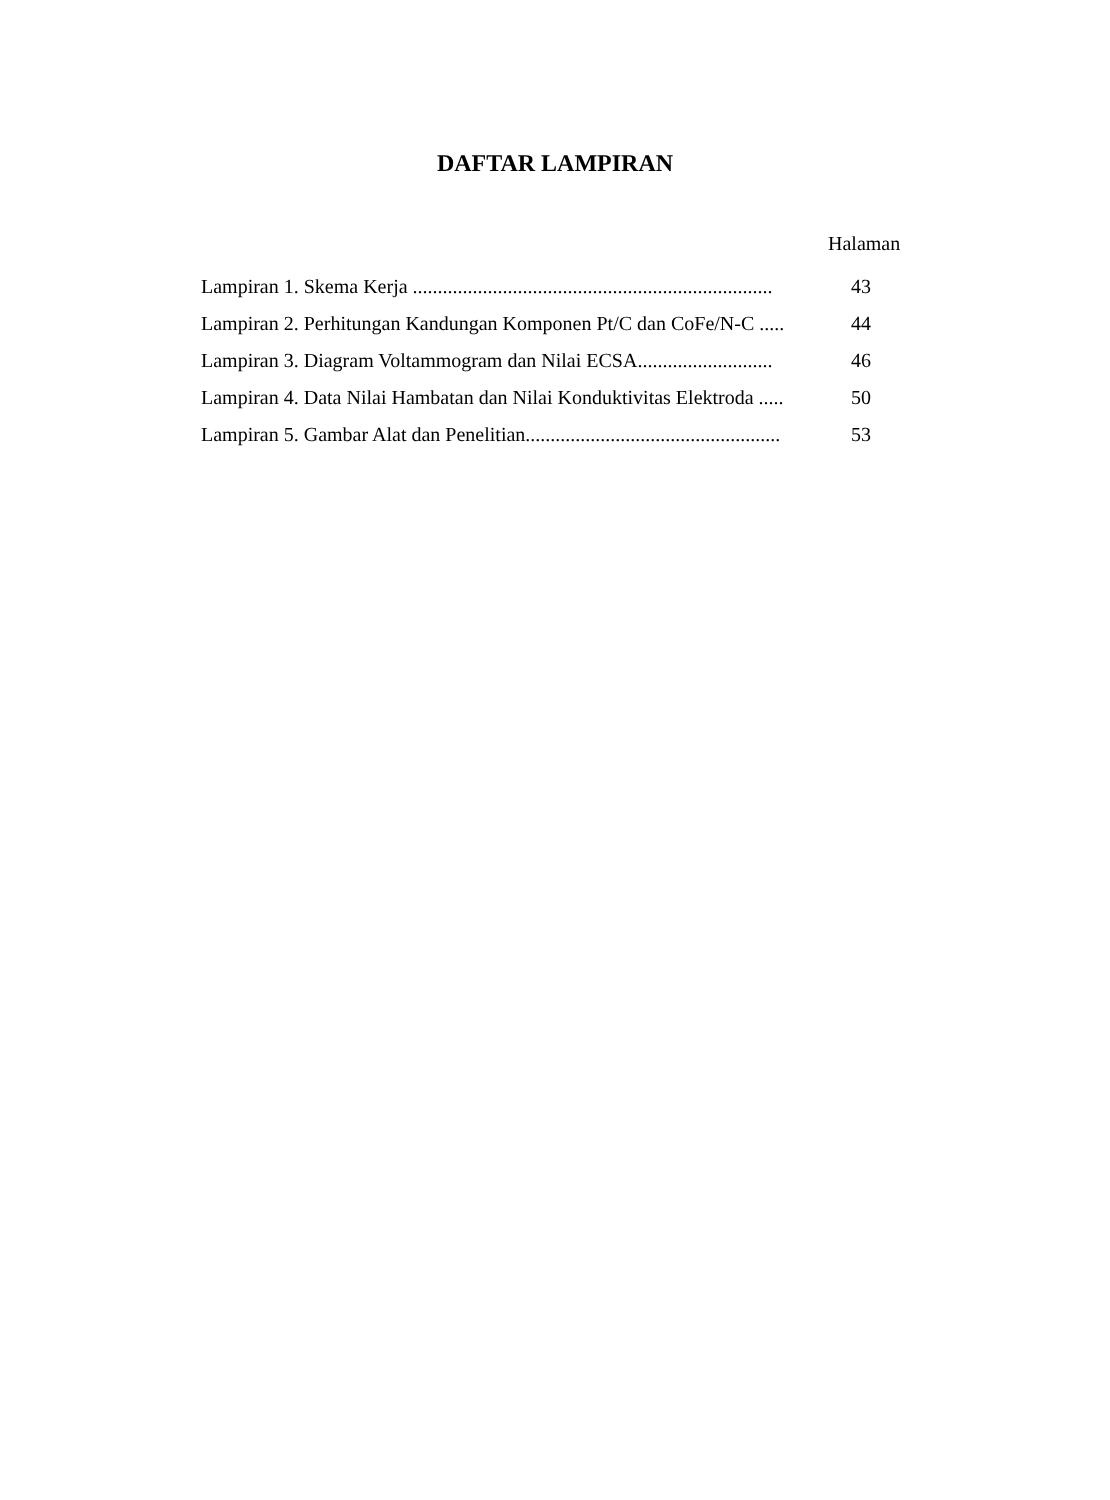DAFTAR LAMPIRAN
Halaman
Lampiran 1. Skema Kerja ........................................................................ 43
Lampiran 2. Perhitungan Kandungan Komponen Pt/C dan CoFe/N-C ..... 44
Lampiran 3. Diagram Voltammogram dan Nilai ECSA........................... 46
Lampiran 4. Data Nilai Hambatan dan Nilai Konduktivitas Elektroda ..... 50
Lampiran 5. Gambar Alat dan Penelitian................................................... 53